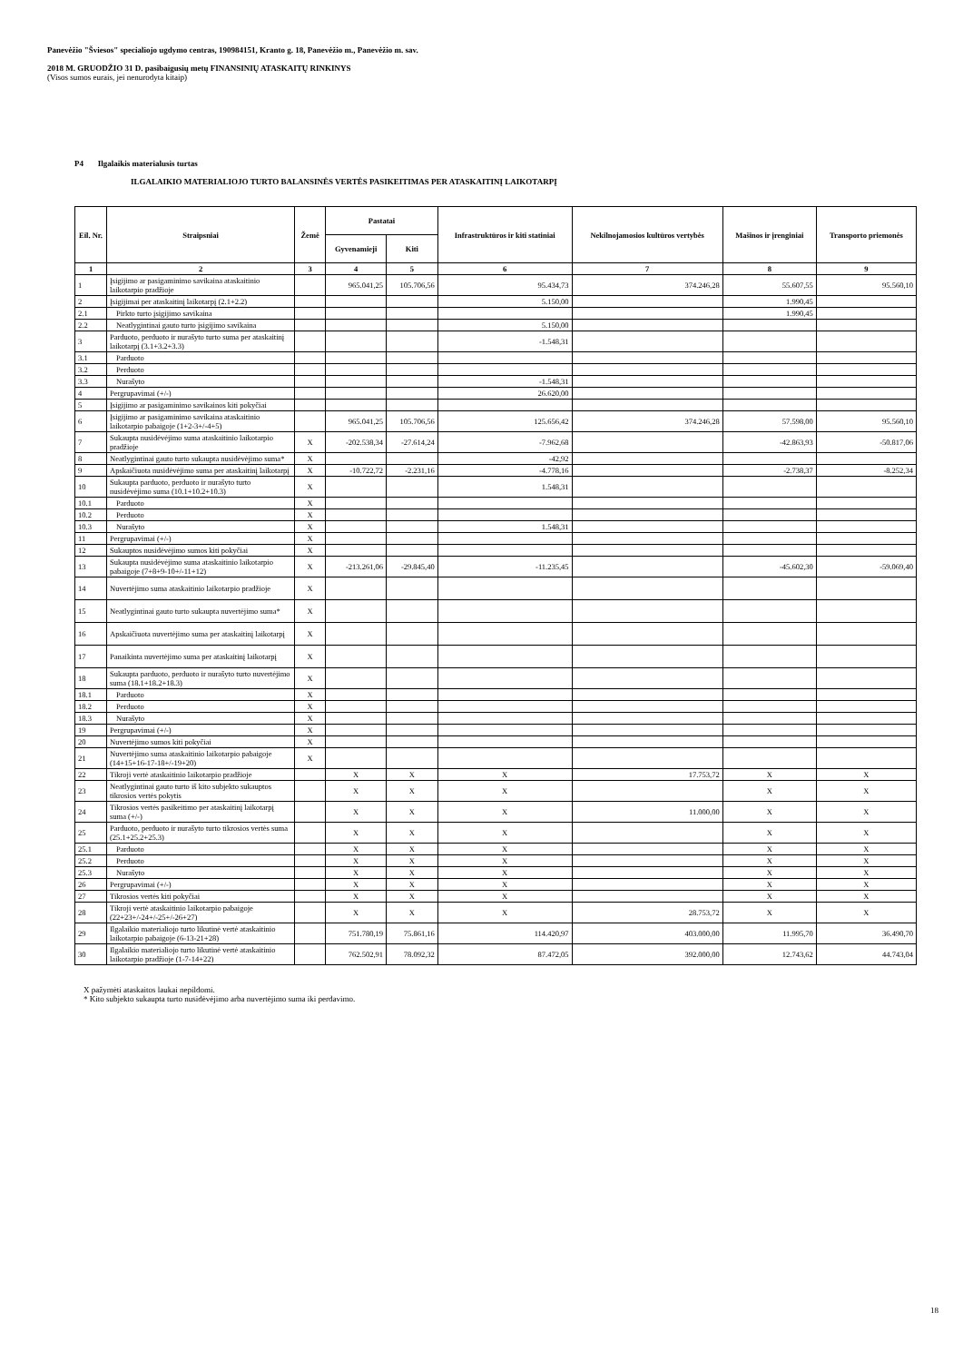Panevėžio "Šviesos" specialiojo ugdymo centras, 190984151, Kranto g. 18, Panevėžio m., Panevėžio m. sav.
2018 M. GRUODŽIO 31 D. pasibaigusių metų FINANSINIŲ ATASKAITŲ RINKINYS
(Visos sumos eurais, jei nenurodyta kitaip)
P4 Ilgalaikis materialusis turtas
ILGALAIKIO MATERIALIOJO TURTO BALANSINĖS VERTĖS PASIKEITIMAS PER ATASKAITINĮ LAIKOTARPĮ
| Eil. Nr. | Straipsniai | Žemė | Pastatai | | Infrastruktūros ir kiti statiniai | Nekilnojamosios kultūros vertybės | Mašinos ir įrenginiai | Transporto priemonės |
| --- | --- | --- | --- | --- | --- | --- | --- | --- |
| | | | Gyvenamieji | Kiti | | | | |
| 1 | 2 | 3 | 4 | 5 | 6 | 7 | 8 | 9 |
| 1 | Įsigijimo ar pasigaminimo savikaina ataskaitinio laikotarpio pradžioje | | 965.041,25 | 105.706,56 | 95.434,73 | 374.246,28 | 55.607,55 | 95.560,10 |
| 2 | Įsigijimai per ataskaitinį laikotarpį (2.1+2.2) | | | | 5.150,00 | | 1.990,45 | |
| 2.1 | Pirkto turto įsigijimo savikaina | | | | | | 1.990,45 | |
| 2.2 | Neatlygintinai gauto turto įsigijimo savikaina | | | | 5.150,00 | | | |
| 3 | Parduoto, perduoto ir nurašyto turto suma per ataskaitinį laikotarpį (3.1+3.2+3.3) | | | | -1.548,31 | | | |
| 3.1 | Parduoto | | | | | | | |
| 3.2 | Perduoto | | | | | | | |
| 3.3 | Nurašyto | | | | -1.548,31 | | | |
| 4 | Pergrupavimai (+/-) | | | | 26.620,00 | | | |
| 5 | Įsigijimo ar pasigaminimo savikainos kiti pokyčiai | | | | | | | |
| 6 | Įsigijimo ar pasigaminimo savikaina ataskaitinio laikotarpio pabaigoje (1+2-3+/-4+5) | | 965.041,25 | 105.706,56 | 125.656,42 | 374.246,28 | 57.598,00 | 95.560,10 |
| 7 | Sukaupta nusidėvėjimo suma ataskaitinio laikotarpio pradžioje | X | -202.538,34 | -27.614,24 | -7.962,68 | | -42.863,93 | -50.817,06 |
| 8 | Neatlygintinai gauto turto sukaupta nusidėvėjimo suma* | X | | | -42,92 | | | |
| 9 | Apskaičiuota nusidėvėjimo suma per ataskaitinį laikotarpį | X | -10.722,72 | -2.231,16 | -4.778,16 | | -2.738,37 | -8.252,34 |
| 10 | Sukaupta parduoto, perduoto ir nurašyto turto nusidėvėjimo suma (10.1+10.2+10.3) | X | | | 1.548,31 | | | |
| 10.1 | Parduoto | X | | | | | | |
| 10.2 | Perduoto | X | | | | | | |
| 10.3 | Nurašyto | X | | | 1.548,31 | | | |
| 11 | Pergrupavimai (+/-) | X | | | | | | |
| 12 | Sukauptos nusidėvėjimo sumos kiti pokyčiai | X | | | | | | |
| 13 | Sukaupta nusidėvėjimo suma ataskaitinio laikotarpio pabaigoje (7+8+9-10+/-11+12) | X | -213.261,06 | -29.845,40 | -11.235,45 | | -45.602,30 | -59.069,40 |
| 14 | Nuvertėjimo suma ataskaitinio laikotarpio pradžioje | X | | | | | | |
| 15 | Neatlygintinai gauto turto sukaupta nuvertėjimo suma* | X | | | | | | |
| 16 | Apskaičiuota nuvertėjimo suma per ataskaitinį laikotarpį | X | | | | | | |
| 17 | Panaikinta nuvertėjimo suma per ataskaitinį laikotarpį | X | | | | | | |
| 18 | Sukaupta parduoto, perduoto ir nurašyto turto nuvertėjimo suma (18.1+18.2+18.3) | X | | | | | | |
| 18.1 | Parduoto | X | | | | | | |
| 18.2 | Perduoto | X | | | | | | |
| 18.3 | Nurašyto | X | | | | | | |
| 19 | Pergrupavimai (+/-) | X | | | | | | |
| 20 | Nuvertėjimo sumos kiti pokyčiai | X | | | | | | |
| 21 | Nuvertėjimo suma ataskaitinio laikotarpio pabaigoje (14+15+16-17-18+/-19+20) | X | | | | | | |
| 22 | Tikroji vertė ataskaitinio laikotarpio pradžioje | | X | X | X | 17.753,72 | X | X |
| 23 | Neatlygintinai gauto turto iš kito subjekto sukauptos tikrosios vertės pokytis | | X | X | X | | X | X |
| 24 | Tikrosios vertės pasikeitimo per ataskaitinį laikotarpį suma (+/-) | | X | X | X | 11.000,00 | X | X |
| 25 | Parduoto, perduoto ir nurašyto turto tikrosios vertės suma (25.1+25.2+25.3) | | X | X | X | | X | X |
| 25.1 | Parduoto | | X | X | X | | X | X |
| 25.2 | Perduoto | | X | X | X | | X | X |
| 25.3 | Nurašyto | | X | X | X | | X | X |
| 26 | Pergrupavimai (+/-) | | X | X | X | | X | X |
| 27 | Tikrosios vertės kiti pokyčiai | | X | X | X | | X | X |
| 28 | Tikroji vertė ataskaitinio laikotarpio pabaigoje (22+23+/-24+/-25+/-26+27) | | X | X | X | 28.753,72 | X | X |
| 29 | Ilgalaikio materialiojo turto likutinė vertė ataskaitinio laikotarpio pabaigoje (6-13-21+28) | | 751.780,19 | 75.861,16 | 114.420,97 | 403.000,00 | 11.995,70 | 36.490,70 |
| 30 | Ilgalaikio materialiojo turto likutinė vertė ataskaitinio laikotarpio pradžioje (1-7-14+22) | | 762.502,91 | 78.092,32 | 87.472,05 | 392.000,00 | 12.743,62 | 44.743,04 |
X pažymėti ataskaitos laukai nepildomi.
* Kito subjekto sukaupta turto nusidėvėjimo arba nuvertėjimo suma iki perdavimo.
18